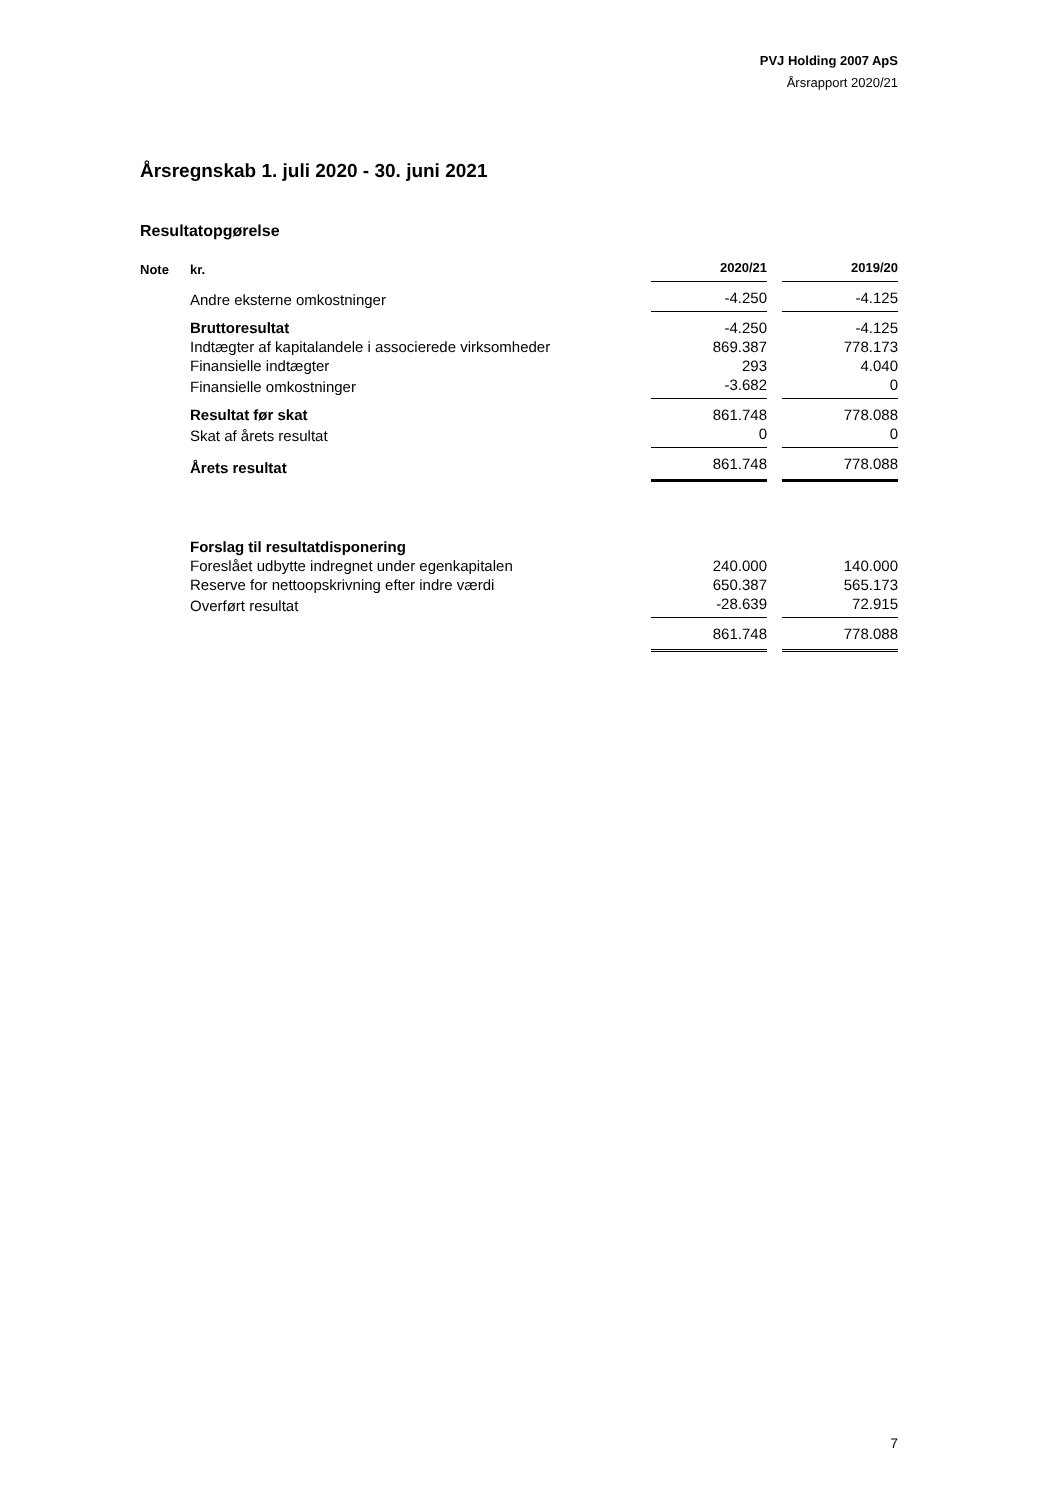PVJ Holding 2007 ApS
Årsrapport 2020/21
Årsregnskab 1. juli 2020 - 30. juni 2021
Resultatopgørelse
| Note | kr. | 2020/21 | | 2019/20 |
| | Andre eksterne omkostninger | -4.250 | | -4.125 |
| | Bruttoresultat | -4.250 | | -4.125 |
| | Indtægter af kapitalandele i associerede virksomheder | 869.387 | | 778.173 |
| | Finansielle indtægter | 293 | | 4.040 |
| | Finansielle omkostninger | -3.682 | | 0 |
| | Resultat før skat | 861.748 | | 778.088 |
| | Skat af årets resultat | 0 | | 0 |
| | Årets resultat | 861.748 | | 778.088 |
| | Forslag til resultatdisponering | | | |
| | Foreslået udbytte indregnet under egenkapitalen | 240.000 | | 140.000 |
| | Reserve for nettoopskrivning efter indre værdi | 650.387 | | 565.173 |
| | Overført resultat | -28.639 | | 72.915 |
| | | 861.748 | | 778.088 |
7